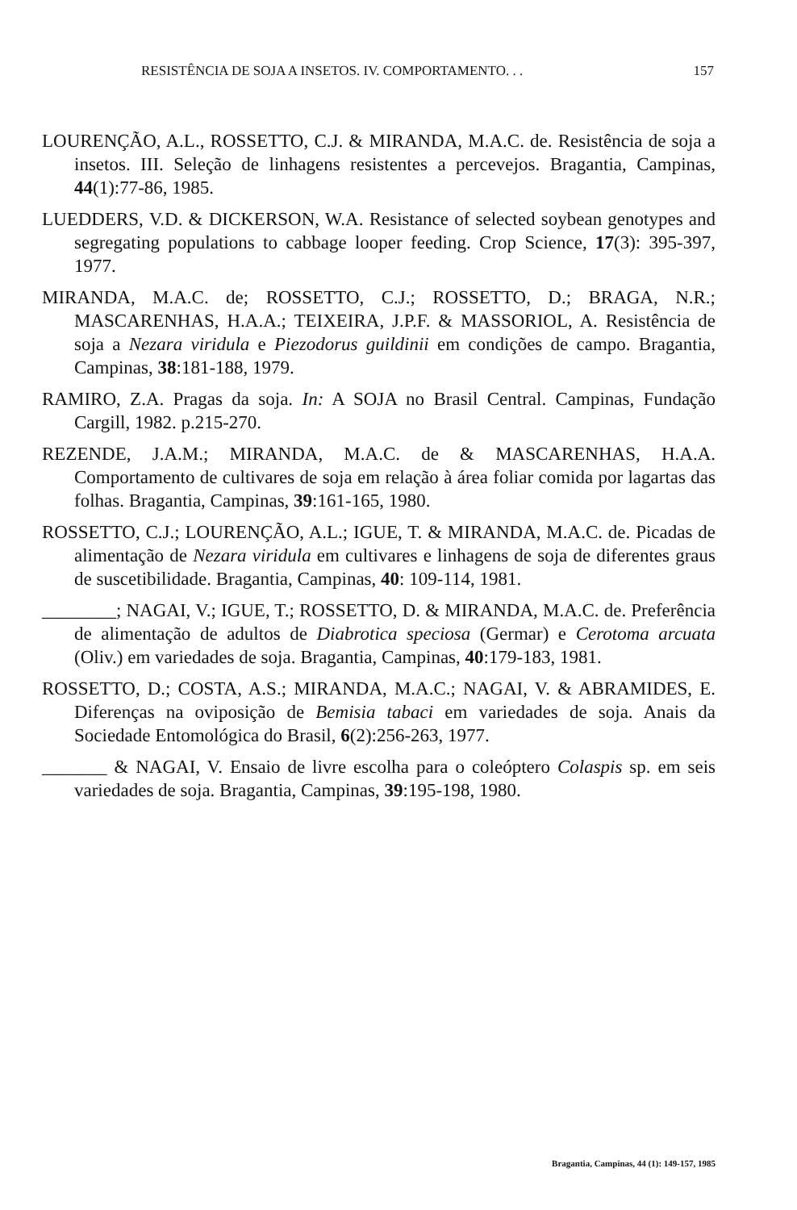RESISTÊNCIA DE SOJA A INSETOS. IV. COMPORTAMENTO. . . 157
LOURENÇÃO, A.L., ROSSETTO, C.J. & MIRANDA, M.A.C. de. Resistência de soja a insetos. III. Seleção de linhagens resistentes a percevejos. Bragantia, Campinas, 44(1):77-86, 1985.
LUEDDERS, V.D. & DICKERSON, W.A. Resistance of selected soybean genotypes and segregating populations to cabbage looper feeding. Crop Science, 17(3): 395-397, 1977.
MIRANDA, M.A.C. de; ROSSETTO, C.J.; ROSSETTO, D.; BRAGA, N.R.; MASCARENHAS, H.A.A.; TEIXEIRA, J.P.F. & MASSORIOL, A. Resistência de soja a Nezara viridula e Piezodorus guildinii em condições de campo. Bragantia, Campinas, 38:181-188, 1979.
RAMIRO, Z.A. Pragas da soja. In: A SOJA no Brasil Central. Campinas, Fundação Cargill, 1982. p.215-270.
REZENDE, J.A.M.; MIRANDA, M.A.C. de & MASCARENHAS, H.A.A. Comportamento de cultivares de soja em relação à área foliar comida por lagartas das folhas. Bragantia, Campinas, 39:161-165, 1980.
ROSSETTO, C.J.; LOURENÇÃO, A.L.; IGUE, T. & MIRANDA, M.A.C. de. Picadas de alimentação de Nezara viridula em cultivares e linhagens de soja de diferentes graus de suscetibilidade. Bragantia, Campinas, 40: 109-114, 1981.
________; NAGAI, V.; IGUE, T.; ROSSETTO, D. & MIRANDA, M.A.C. de. Preferência de alimentação de adultos de Diabrotica speciosa (Germar) e Cerotoma arcuata (Oliv.) em variedades de soja. Bragantia, Campinas, 40:179-183, 1981.
ROSSETTO, D.; COSTA, A.S.; MIRANDA, M.A.C.; NAGAI, V. & ABRAMIDES, E. Diferenças na oviposição de Bemisia tabaci em variedades de soja. Anais da Sociedade Entomológica do Brasil, 6(2):256-263, 1977.
_______ & NAGAI, V. Ensaio de livre escolha para o coleóptero Colaspis sp. em seis variedades de soja. Bragantia, Campinas, 39:195-198, 1980.
Bragantia, Campinas, 44 (1): 149-157, 1985